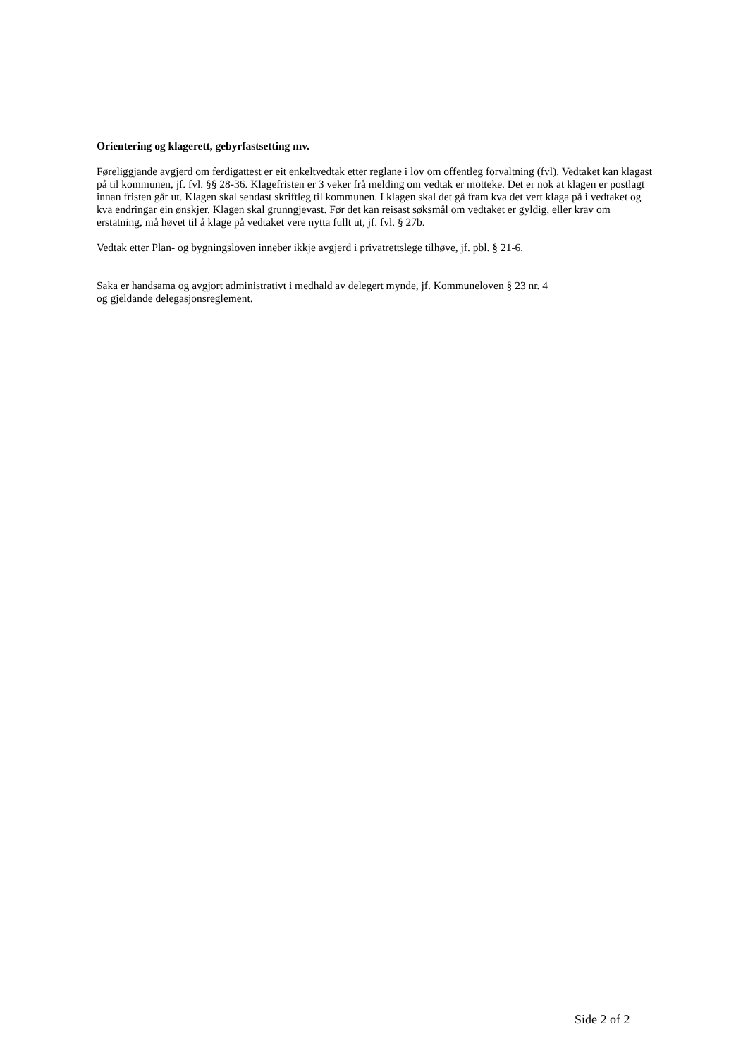Orientering og klagerett, gebyrfastsetting mv.
Føreliggjande avgjerd om ferdigattest er eit enkeltvedtak etter reglane i lov om offentleg forvaltning (fvl). Vedtaket kan klagast på til kommunen, jf. fvl. §§ 28-36. Klagefristen er 3 veker frå melding om vedtak er motteke. Det er nok at klagen er postlagt innan fristen går ut. Klagen skal sendast skriftleg til kommunen. I klagen skal det gå fram kva det vert klaga på i vedtaket og kva endringar ein ønskjer. Klagen skal grunngjevast. Før det kan reisast søksmål om vedtaket er gyldig, eller krav om erstatning, må høvet til å klage på vedtaket vere nytta fullt ut, jf. fvl. § 27b.
Vedtak etter Plan- og bygningsloven inneber ikkje avgjerd i privatrettslege tilhøve, jf. pbl. § 21-6.
Saka er handsama og avgjort administrativt i medhald av delegert mynde, jf. Kommuneloven § 23 nr. 4
og gjeldande delegasjonsreglement.
Side 2 of 2